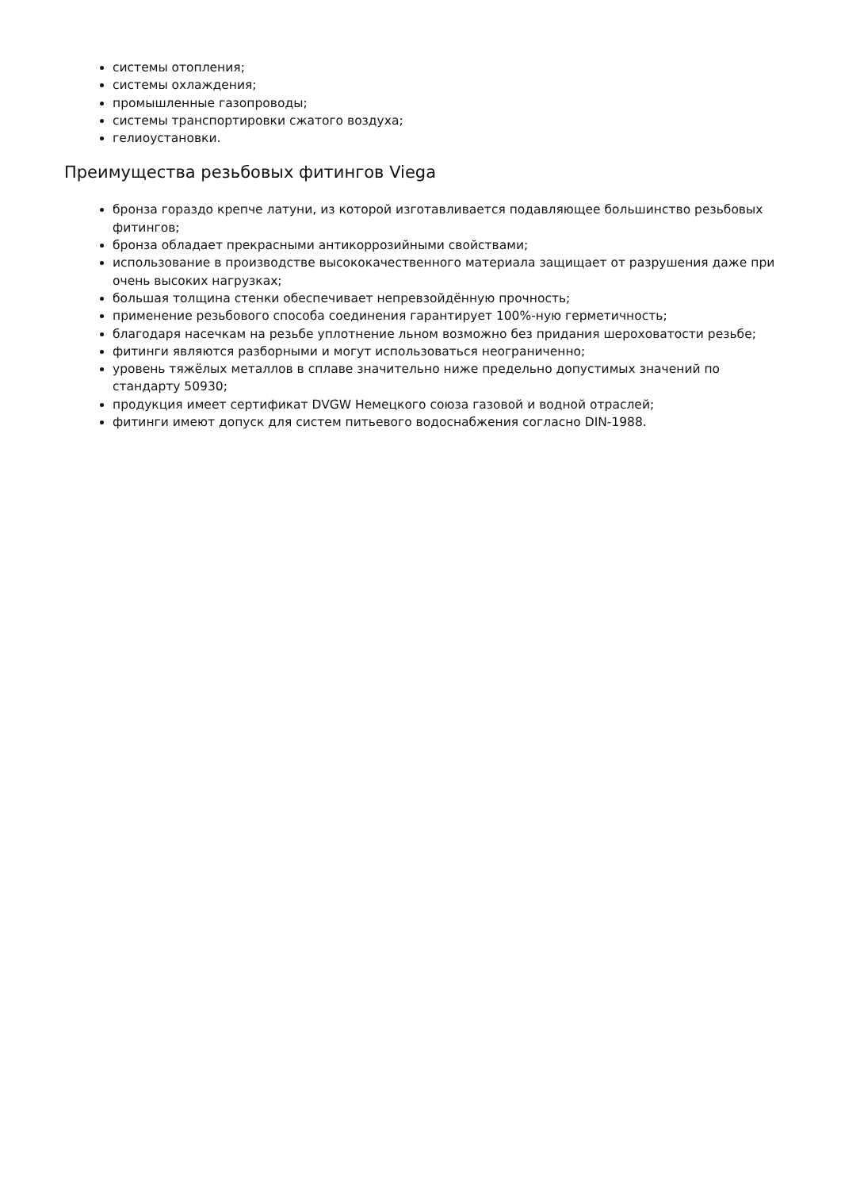системы отопления;
системы охлаждения;
промышленные газопроводы;
системы транспортировки сжатого воздуха;
гелиоустановки.
Преимущества резьбовых фитингов Viega
бронза гораздо крепче латуни, из которой изготавливается подавляющее большинство резьбовых фитингов;
бронза обладает прекрасными антикоррозийными свойствами;
использование в производстве высококачественного материала защищает от разрушения даже при очень высоких нагрузках;
большая толщина стенки обеспечивает непревзойдённую прочность;
применение резьбового способа соединения гарантирует 100%-ную герметичность;
благодаря насечкам на резьбе уплотнение льном возможно без придания шероховатости резьбе;
фитинги являются разборными и могут использоваться неограниченно;
уровень тяжёлых металлов в сплаве значительно ниже предельно допустимых значений по стандарту 50930;
продукция имеет сертификат DVGW Немецкого союза газовой и водной отраслей;
фитинги имеют допуск для систем питьевого водоснабжения согласно DIN-1988.